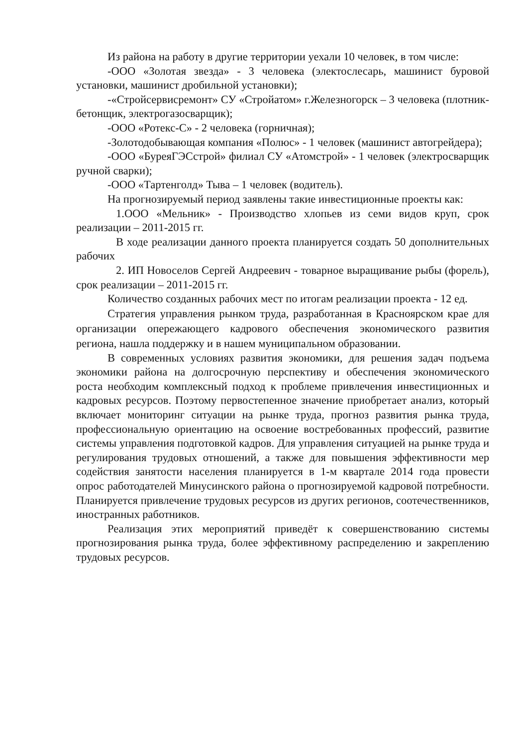Из района на работу в другие территории уехали 10 человек, в том числе:
-ООО «Золотая звезда» - 3 человека (электослесарь, машинист буровой установки, машинист дробильной установки);
-«Стройсервисремонт» СУ «Стройатом» г.Железногорск – 3 человека (плотник-бетонщик, электрогазосварщик);
-ООО «Ротекс-С» - 2 человека (горничная);
-Золотодобывающая компания «Полюс» - 1 человек (машинист автогрейдера);
-ООО «БуреяГЭСстрой» филиал СУ «Атомстрой» - 1 человек (электросварщик ручной сварки);
-ООО «Тартенголд» Тыва – 1 человек (водитель).
На прогнозируемый период заявлены такие инвестиционные проекты как:
1.ООО «Мельник» - Производство хлопьев из семи видов круп, срок реализации – 2011-2015 гг.
В ходе реализации данного проекта планируется создать 50 дополнительных рабочих
2. ИП Новоселов Сергей Андреевич - товарное выращивание рыбы (форель), срок реализации – 2011-2015 гг.
Количество созданных рабочих мест по итогам реализации проекта - 12 ед.
Стратегия управления рынком труда, разработанная в Красноярском крае для организации опережающего кадрового обеспечения экономического развития региона, нашла поддержку и в нашем муниципальном образовании.
В современных условиях развития экономики, для решения задач подъема экономики района на долгосрочную перспективу и обеспечения экономического роста необходим комплексный подход к проблеме привлечения инвестиционных и кадровых ресурсов. Поэтому первостепенное значение приобретает анализ, который включает мониторинг ситуации на рынке труда, прогноз развития рынка труда, профессиональную ориентацию на освоение востребованных профессий, развитие системы управления подготовкой кадров. Для управления ситуацией на рынке труда и регулирования трудовых отношений, а также для повышения эффективности мер содействия занятости населения планируется в 1-м квартале 2014 года провести опрос работодателей Минусинского района о прогнозируемой кадровой потребности. Планируется привлечение трудовых ресурсов из других регионов, соотечественников, иностранных работников.
Реализация этих мероприятий приведёт к совершенствованию системы прогнозирования рынка труда, более эффективному распределению и закреплению трудовых ресурсов.